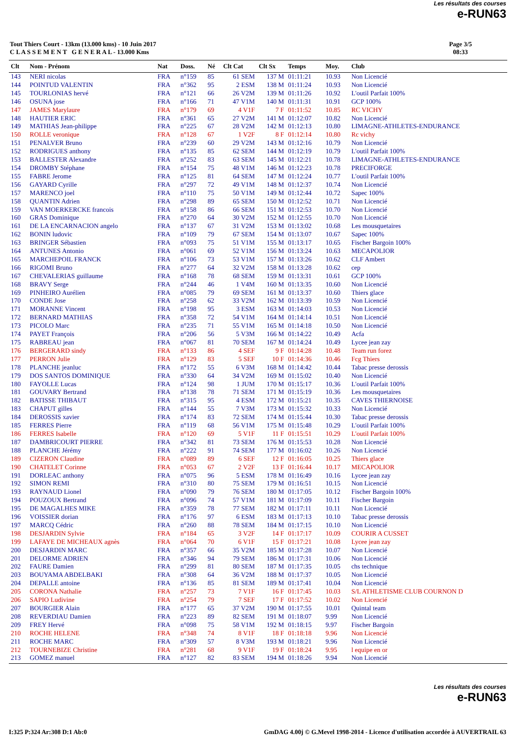Les résultats des courses
e-RUN63
Tout Thiers Court - 13km (13.000 kms) - 10 Juin 2017
C L A S S E M E N T G E N E R A L - 13.000 Kms
Page 3/5
08:33
| Clt | Nom - Prénom | Nat | Doss. | Né | Clt Cat | Clt Sx | Temps | Moy. | Club |
| --- | --- | --- | --- | --- | --- | --- | --- | --- | --- |
| 143 | NERI nicolas | FRA | n°159 | 85 | 61 SEM | 137 M | 01:11:21 | 10.93 | Non Licencié |
| 144 | POINTUD VALENTIN | FRA | n°362 | 95 | 2 ESM | 138 M | 01:11:24 | 10.93 | Non Licencié |
| 145 | TOURLONIAS hervé | FRA | n°121 | 66 | 26 V2M | 139 M | 01:11:26 | 10.92 | L'outil Parfait 100% |
| 146 | OSUNA jose | FRA | n°166 | 71 | 47 V1M | 140 M | 01:11:31 | 10.91 | GCP 100% |
| 147 | JAMES Marylaure | FRA | n°179 | 69 | 4 V1F | 7 F | 01:11:52 | 10.85 | RC VICHY |
| 148 | HAUTIER ERIC | FRA | n°361 | 65 | 27 V2M | 141 M | 01:12:07 | 10.82 | Non Licencié |
| 149 | MATHIAS Jean-philippe | FRA | n°225 | 67 | 28 V2M | 142 M | 01:12:13 | 10.80 | LIMAGNE-ATHLETES-ENDURANCE |
| 150 | ROLLE veronique | FRA | n°128 | 67 | 1 V2F | 8 F | 01:12:14 | 10.80 | Rc vichy |
| 151 | PENALVER Bruno | FRA | n°239 | 60 | 29 V2M | 143 M | 01:12:16 | 10.79 | Non Licencié |
| 152 | RODRIGUES anthony | FRA | n°135 | 85 | 62 SEM | 144 M | 01:12:19 | 10.79 | L'outil Parfait 100% |
| 153 | BALLESTER Alexandre | FRA | n°252 | 83 | 63 SEM | 145 M | 01:12:21 | 10.78 | LIMAGNE-ATHLETES-ENDURANCE |
| 154 | DROMBY Stéphane | FRA | n°154 | 75 | 48 V1M | 146 M | 01:12:23 | 10.78 | PRECIFORGE |
| 155 | FABRE Jerome | FRA | n°125 | 81 | 64 SEM | 147 M | 01:12:24 | 10.77 | L'outil Parfait 100% |
| 156 | GAYARD Cyrille | FRA | n°297 | 72 | 49 V1M | 148 M | 01:12:37 | 10.74 | Non Licencié |
| 157 | MARENCO joel | FRA | n°110 | 75 | 50 V1M | 149 M | 01:12:44 | 10.72 | Sapec 100% |
| 158 | QUANTIN Adrien | FRA | n°298 | 89 | 65 SEM | 150 M | 01:12:52 | 10.71 | Non Licencié |
| 159 | VAN MOERKERCKE francois | FRA | n°158 | 86 | 66 SEM | 151 M | 01:12:53 | 10.70 | Non Licencié |
| 160 | GRAS Dominique | FRA | n°270 | 64 | 30 V2M | 152 M | 01:12:55 | 10.70 | Non Licencié |
| 161 | DE LA ENCARNACION angelo | FRA | n°137 | 67 | 31 V2M | 153 M | 01:13:02 | 10.68 | Les mousquetaires |
| 162 | BONIN ludovic | FRA | n°109 | 79 | 67 SEM | 154 M | 01:13:07 | 10.67 | Sapec 100% |
| 163 | BRINGER Sébastien | FRA | n°093 | 75 | 51 V1M | 155 M | 01:13:17 | 10.65 | Fischer Bargoin 100% |
| 164 | ANTUNES Antonio | FRA | n°061 | 69 | 52 V1M | 156 M | 01:13:24 | 10.63 | MECAPOLIOR |
| 165 | MARCHEPOIL FRANCK | FRA | n°106 | 73 | 53 V1M | 157 M | 01:13:26 | 10.62 | CLF Ambert |
| 166 | RIGOMI Bruno | FRA | n°277 | 64 | 32 V2M | 158 M | 01:13:28 | 10.62 | cep |
| 167 | CHEVALERIAS guillaume | FRA | n°168 | 78 | 68 SEM | 159 M | 01:13:31 | 10.61 | GCP 100% |
| 168 | BRAVY Serge | FRA | n°244 | 46 | 1 V4M | 160 M | 01:13:35 | 10.60 | Non Licencié |
| 169 | PINHEIRO Aurélien | FRA | n°085 | 79 | 69 SEM | 161 M | 01:13:37 | 10.60 | Thiers glace |
| 170 | CONDE Jose | FRA | n°258 | 62 | 33 V2M | 162 M | 01:13:39 | 10.59 | Non Licencié |
| 171 | MORANNE Vincent | FRA | n°198 | 95 | 3 ESM | 163 M | 01:14:03 | 10.53 | Non Licencié |
| 172 | BERNARD MATHIAS | FRA | n°358 | 72 | 54 V1M | 164 M | 01:14:14 | 10.51 | Non Licencié |
| 173 | PICOLO Marc | FRA | n°235 | 71 | 55 V1M | 165 M | 01:14:18 | 10.50 | Non Licencié |
| 174 | PAYET François | FRA | n°206 | 56 | 5 V3M | 166 M | 01:14:22 | 10.49 | Acfa |
| 175 | RABREAU jean | FRA | n°067 | 81 | 70 SEM | 167 M | 01:14:24 | 10.49 | Lycee jean zay |
| 176 | BERGERARD sindy | FRA | n°133 | 86 | 4 SEF | 9 F | 01:14:28 | 10.48 | Team run forez |
| 177 | PERRON Julie | FRA | n°129 | 83 | 5 SEF | 10 F | 01:14:36 | 10.46 | Fcg Thiers |
| 178 | PLANCHE jeanluc | FRA | n°172 | 55 | 6 V3M | 168 M | 01:14:42 | 10.44 | Tabac presse derossis |
| 179 | DOS SANTOS DOMINIQUE | FRA | n°330 | 64 | 34 V2M | 169 M | 01:15:02 | 10.40 | Non Licencié |
| 180 | FAYOLLE Lucas | FRA | n°124 | 98 | 1 JUM | 170 M | 01:15:17 | 10.36 | L'outil Parfait 100% |
| 181 | GOUVARY Bertrand | FRA | n°138 | 78 | 71 SEM | 171 M | 01:15:19 | 10.36 | Les mousquetaires |
| 182 | BATISSE THIBAUT | FRA | n°315 | 95 | 4 ESM | 172 M | 01:15:21 | 10.35 | CAVES THIERNOISE |
| 183 | CHAPUT gilles | FRA | n°144 | 55 | 7 V3M | 173 M | 01:15:32 | 10.33 | Non Licencié |
| 184 | DEROSSIS xavier | FRA | n°174 | 83 | 72 SEM | 174 M | 01:15:44 | 10.30 | Tabac presse derossis |
| 185 | FERRES Pierre | FRA | n°119 | 68 | 56 V1M | 175 M | 01:15:48 | 10.29 | L'outil Parfait 100% |
| 186 | FERRES Isabelle | FRA | n°120 | 69 | 5 V1F | 11 F | 01:15:51 | 10.29 | L'outil Parfait 100% |
| 187 | DAMBRICOURT PIERRE | FRA | n°342 | 81 | 73 SEM | 176 M | 01:15:53 | 10.28 | Non Licencié |
| 188 | PLANCHE Jérémy | FRA | n°222 | 91 | 74 SEM | 177 M | 01:16:02 | 10.26 | Non Licencié |
| 189 | CIZERON Claudine | FRA | n°089 | 89 | 6 SEF | 12 F | 01:16:05 | 10.25 | Thiers glace |
| 190 | CHATELET Corinne | FRA | n°053 | 67 | 2 V2F | 13 F | 01:16:44 | 10.17 | MECAPOLIOR |
| 191 | DORLEAC anthony | FRA | n°075 | 96 | 5 ESM | 178 M | 01:16:49 | 10.16 | Lycee jean zay |
| 192 | SIMON REMI | FRA | n°310 | 80 | 75 SEM | 179 M | 01:16:51 | 10.15 | Non Licencié |
| 193 | RAYNAUD Lionel | FRA | n°090 | 79 | 76 SEM | 180 M | 01:17:05 | 10.12 | Fischer Bargoin 100% |
| 194 | POUZOUX Bertrand | FRA | n°096 | 74 | 57 V1M | 181 M | 01:17:09 | 10.11 | Fischer Bargoin |
| 195 | DE MAGALHES MIKE | FRA | n°359 | 78 | 77 SEM | 182 M | 01:17:11 | 10.11 | Non Licencié |
| 196 | VOISSIER dorian | FRA | n°176 | 97 | 6 ESM | 183 M | 01:17:13 | 10.10 | Tabac presse derossis |
| 197 | MARCQ Cédric | FRA | n°260 | 88 | 78 SEM | 184 M | 01:17:15 | 10.10 | Non Licencié |
| 198 | DESJARDIN Sylvie | FRA | n°184 | 65 | 3 V2F | 14 F | 01:17:17 | 10.09 | COURIR A CUSSET |
| 199 | LAFAYE DE MICHEAUX agnès | FRA | n°064 | 70 | 6 V1F | 15 F | 01:17:21 | 10.08 | Lycee jean zay |
| 200 | DESJARDIN MARC | FRA | n°357 | 66 | 35 V2M | 185 M | 01:17:28 | 10.07 | Non Licencié |
| 201 | DELORME ADRIEN | FRA | n°346 | 94 | 79 SEM | 186 M | 01:17:31 | 10.06 | Non Licencié |
| 202 | FAURE Damien | FRA | n°299 | 81 | 80 SEM | 187 M | 01:17:35 | 10.05 | chs technique |
| 203 | BOUYAMA ABDELBAKI | FRA | n°308 | 64 | 36 V2M | 188 M | 01:17:37 | 10.05 | Non Licencié |
| 204 | DEPALLE antoine | FRA | n°136 | 85 | 81 SEM | 189 M | 01:17:41 | 10.04 | Non Licencié |
| 205 | CORONA Nathalie | FRA | n°257 | 73 | 7 V1F | 16 F | 01:17:45 | 10.03 | S/L ATHLETISME CLUB COURNON D |
| 206 | SAPIO Ludivine | FRA | n°254 | 79 | 7 SEF | 17 F | 01:17:52 | 10.02 | Non Licencié |
| 207 | BOURGIER Alain | FRA | n°177 | 65 | 37 V2M | 190 M | 01:17:55 | 10.01 | Quintal team |
| 208 | REVERDIAU Damien | FRA | n°223 | 89 | 82 SEM | 191 M | 01:18:07 | 9.99 | Non Licencié |
| 209 | FREY Hervé | FRA | n°098 | 75 | 58 V1M | 192 M | 01:18:15 | 9.97 | Fischer Bargoin |
| 210 | ROCHE HELENE | FRA | n°348 | 74 | 8 V1F | 18 F | 01:18:18 | 9.96 | Non Licencié |
| 211 | ROCHE MARC | FRA | n°309 | 57 | 8 V3M | 193 M | 01:18:21 | 9.96 | Non Licencié |
| 212 | TOURNEBIZE Christine | FRA | n°281 | 68 | 9 V1F | 19 F | 01:18:24 | 9.95 | l equipe en or |
| 213 | GOMEZ manuel | FRA | n°127 | 82 | 83 SEM | 194 M | 01:18:26 | 9.94 | Non Licencié |
Les résultats des courses
e-RUN63
I:325 P:324 Ar:308 D:1 Ab:0 GmDAG 4.00j © G.Mevel 1998-2014 - Licence d'utilisation accordée à AUVERTRAIL 63